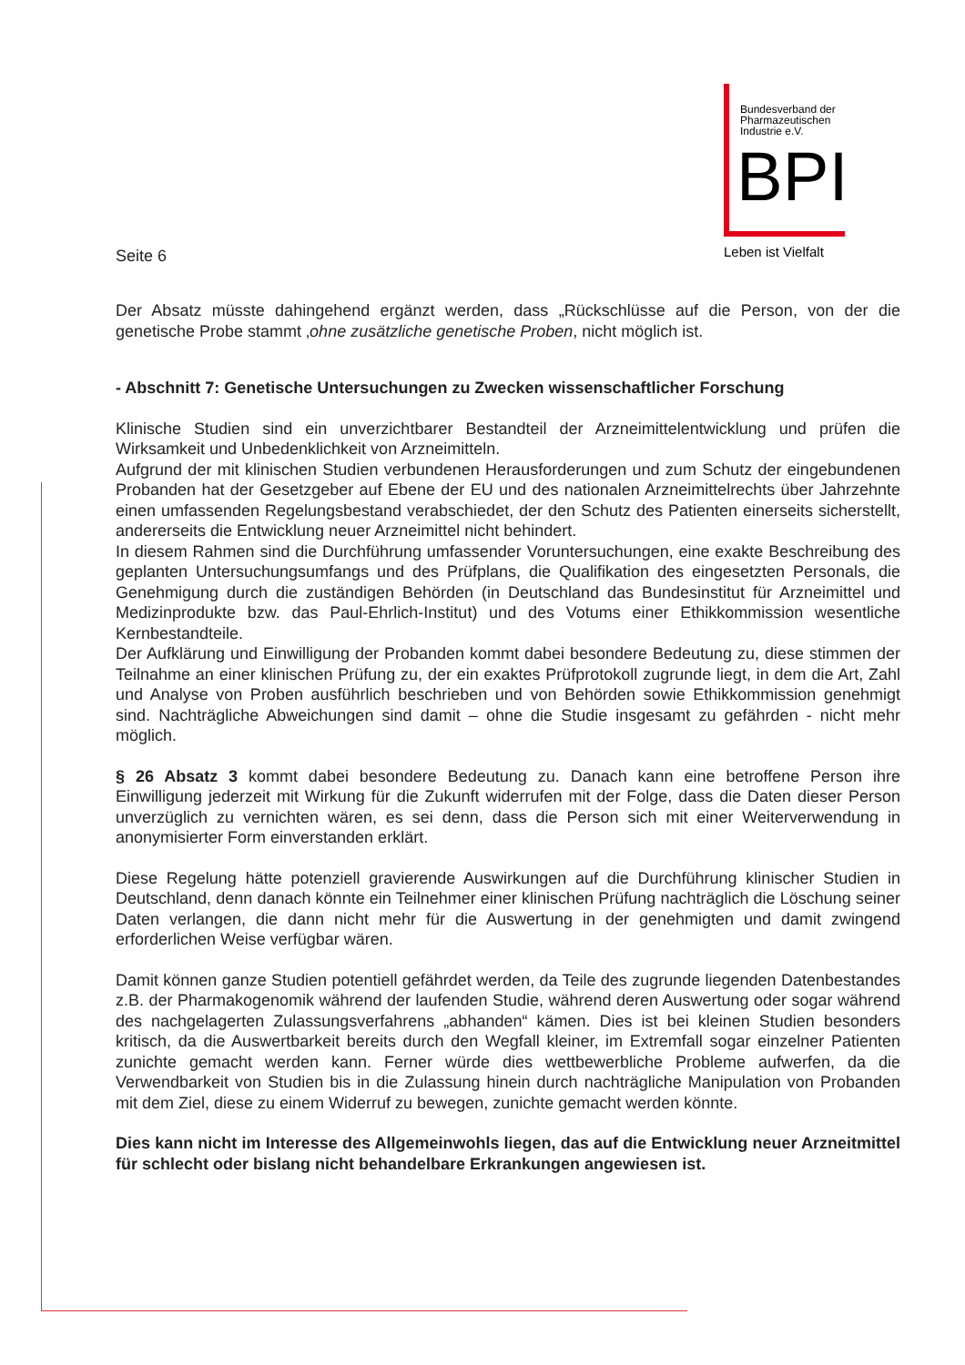Bundesverband der
Pharmazeutischen
Industrie e.V.
BPI
Leben ist Vielfalt
Seite 6
Der Absatz müsste dahingehend ergänzt werden, dass „Rückschlüsse auf die Person, von der die genetische Probe stammt ‚ohne zusätzliche genetische Proben, nicht möglich ist.
- Abschnitt 7: Genetische Untersuchungen zu Zwecken wissenschaftlicher Forschung
Klinische Studien sind ein unverzichtbarer Bestandteil der Arzneimittelentwicklung und prüfen die Wirksamkeit und Unbedenklichkeit von Arzneimitteln.
Aufgrund der mit klinischen Studien verbundenen Herausforderungen und zum Schutz der eingebundenen Probanden hat der Gesetzgeber auf Ebene der EU und des nationalen Arzneimittelrechts über Jahrzehnte einen umfassenden Regelungsbestand verabschiedet, der den Schutz des Patienten einerseits sicherstellt, andererseits die Entwicklung neuer Arzneimittel nicht behindert.
In diesem Rahmen sind die Durchführung umfassender Voruntersuchungen, eine exakte Beschreibung des geplanten Untersuchungsumfangs und des Prüfplans, die Qualifikation des eingesetzten Personals, die Genehmigung durch die zuständigen Behörden (in Deutschland das Bundesinstitut für Arzneimittel und Medizinprodukte bzw. das Paul-Ehrlich-Institut) und des Votums einer Ethikkommission wesentliche Kernbestandteile.
Der Aufklärung und Einwilligung der Probanden kommt dabei besondere Bedeutung zu, diese stimmen der Teilnahme an einer klinischen Prüfung zu, der ein exaktes Prüfprotokoll zugrunde liegt, in dem die Art, Zahl und Analyse von Proben ausführlich beschrieben und von Behörden sowie Ethikkommission genehmigt sind. Nachträgliche Abweichungen sind damit – ohne die Studie insgesamt zu gefährden - nicht mehr möglich.
§ 26 Absatz 3 kommt dabei besondere Bedeutung zu. Danach kann eine betroffene Person ihre Einwilligung jederzeit mit Wirkung für die Zukunft widerrufen mit der Folge, dass die Daten dieser Person unverzüglich zu vernichten wären, es sei denn, dass die Person sich mit einer Weiterverwendung in anonymisierter Form einverstanden erklärt.
Diese Regelung hätte potenziell gravierende Auswirkungen auf die Durchführung klinischer Studien in Deutschland, denn danach könnte ein Teilnehmer einer klinischen Prüfung nachträglich die Löschung seiner Daten verlangen, die dann nicht mehr für die Auswertung in der genehmigten und damit zwingend erforderlichen Weise verfügbar wären.
Damit können ganze Studien potentiell gefährdet werden, da Teile des zugrunde liegenden Datenbestandes z.B. der Pharmakogenomik während der laufenden Studie, während deren Auswertung oder sogar während des nachgelagerten Zulassungsverfahrens „abhanden“ kämen. Dies ist bei kleinen Studien besonders kritisch, da die Auswertbarkeit bereits durch den Wegfall kleiner, im Extremfall sogar einzelner Patienten zunichte gemacht werden kann. Ferner würde dies wettbewerbliche Probleme aufwerfen, da die Verwendbarkeit von Studien bis in die Zulassung hinein durch nachträgliche Manipulation von Probanden mit dem Ziel, diese zu einem Widerruf zu bewegen, zunichte gemacht werden könnte.
Dies kann nicht im Interesse des Allgemeinwohls liegen, das auf die Entwicklung neuer Arzneitmittel für schlecht oder bislang nicht behandelbare Erkrankungen angewiesen ist.